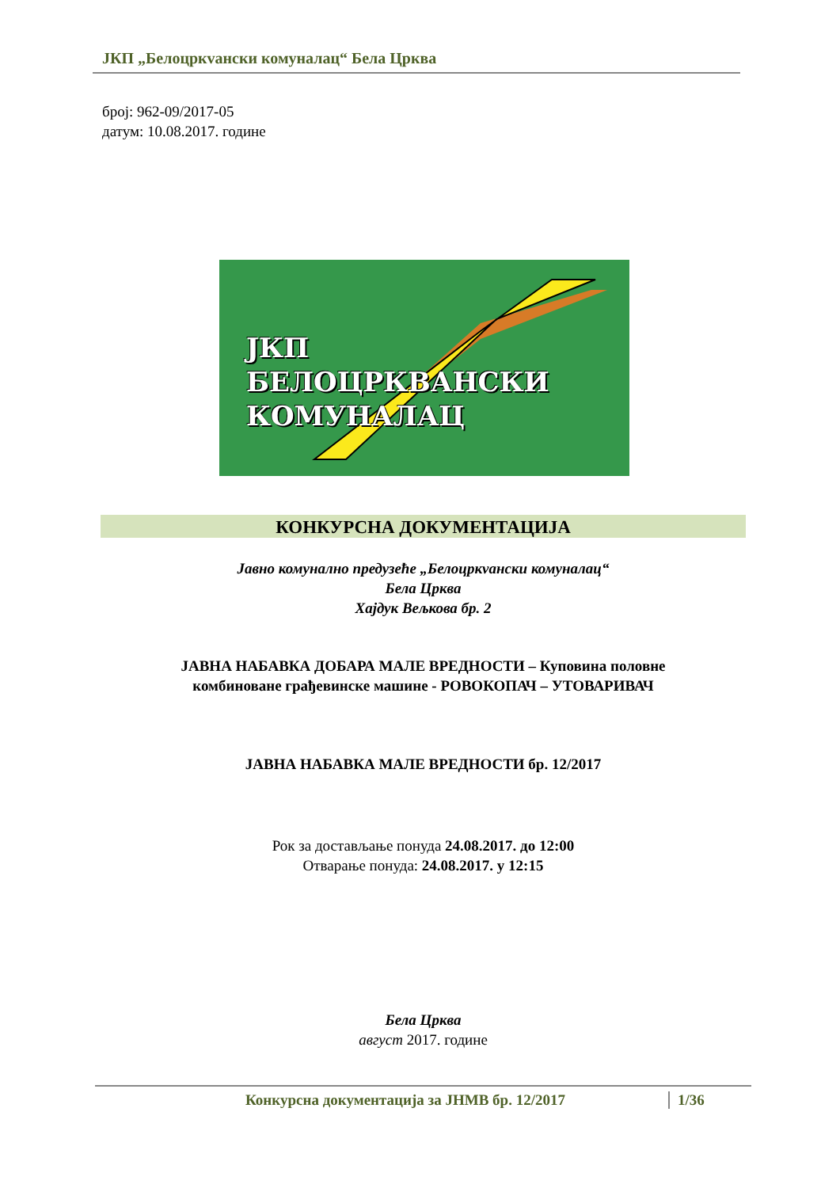ЈКП „Белоцркvански комуналац“ Бела Црква
број: 962-09/2017-05
датум: 10.08.2017. године
ЈКП
БЕЛОЦРКВАНСКИ
КОМУНАЛАЦ
КОНКУРСНА ДОКУМЕНТАЦИЈА
Јавно комунално предузеће „Белоцркvански комуналац“
Бела Црква
Хајдук Вељкова бр. 2
ЈАВНА НАБАВКА ДОБАРА МАЛЕ ВРЕДНОСТИ – Куповина половне
комбиноване грађевинске машине - РОВОКОПАЧ – УТОВАРИВАЧ
ЈАВНА НАБАВКА МАЛЕ ВРЕДНОСТИ бр. 12/2017
Рок за достављање понуда 24.08.2017. до 12:00
Отварање понуда: 24.08.2017. у 12:15
Бела Црква
август 2017. године
Конкурсна документација за ЈНМВ бр. 12/2017
1/36